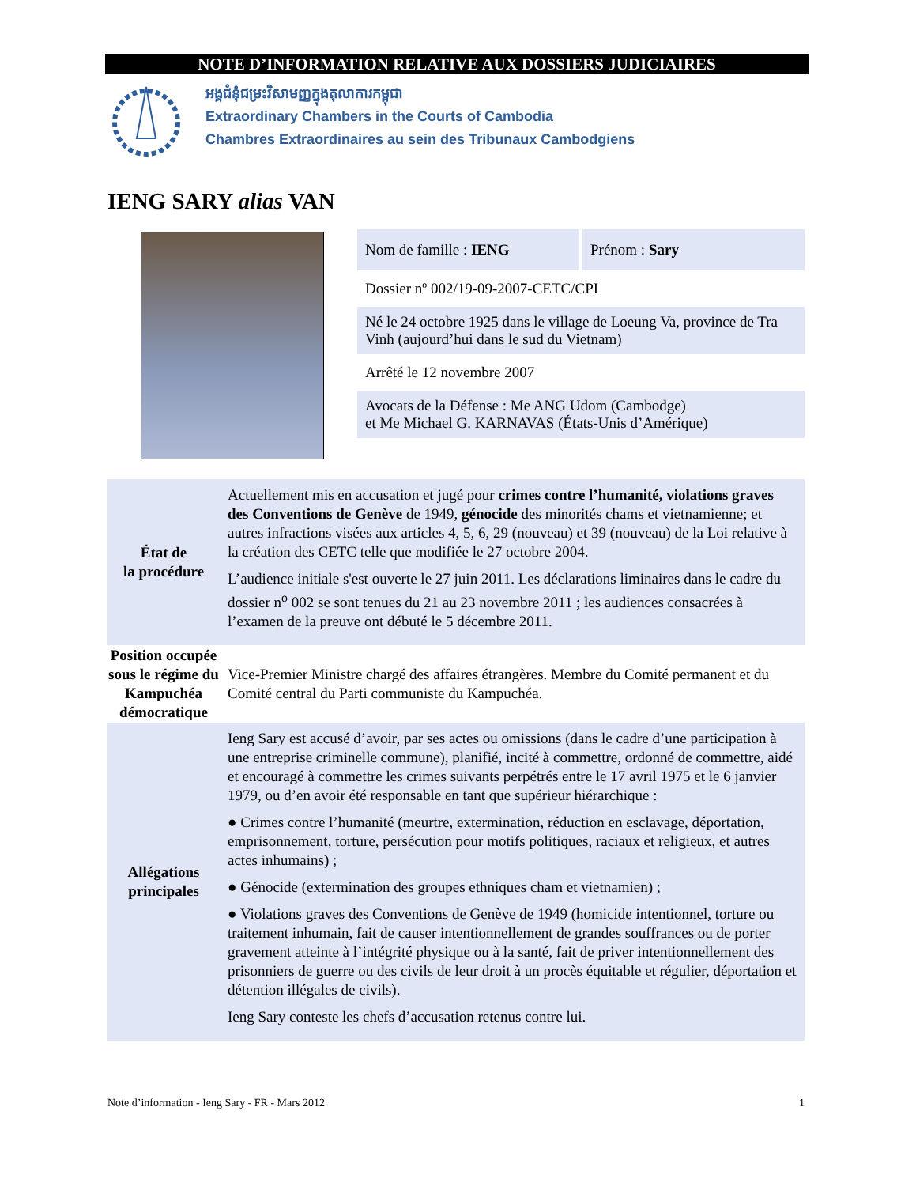NOTE D’INFORMATION RELATIVE AUX DOSSIERS JUDICIAIRES
អង្គជំនុំជម្រះវិសាមញ្ញក្នុងតុលាការកម្ពុជា
Extraordinary Chambers in the Courts of Cambodia
Chambres Extraordinaires au sein des Tribunaux Cambodgiens
IENG SARY alias VAN
Nom de famille : IENG Prénom : Sary
Dossier nº 002/19-09-2007-CETC/CPI
Né le 24 octobre 1925 dans le village de Loeung Va, province de Tra Vinh (aujourd’hui dans le sud du Vietnam)
Arrêté le 12 novembre 2007
Avocats de la Défense : Me ANG Udom (Cambodge)
et Me Michael G. KARNAVAS (États-Unis d’Amérique)
| État de la procédure | Actuellement mis en accusation et jugé pour crimes contre l’humanité, violations graves des Conventions de Genève de 1949, génocide des minorités chams et vietnamienne; et autres infractions visées aux articles 4, 5, 6, 29 (nouveau) et 39 (nouveau) de la Loi relative à la création des CETC telle que modifiée le 27 octobre 2004. L’audience initiale s'est ouverte le 27 juin 2011. Les déclarations liminaires dans le cadre du dossier n<sup>o</sup> 002 se sont tenues du 21 au 23 novembre 2011 ; les audiences consacrées à l’examen de la preuve ont débuté le 5 décembre 2011. |
| Position occupée sous le régime du Kampuchéa démocratique | Vice-Premier Ministre chargé des affaires étrangères. Membre du Comité permanent et du Comité central du Parti communiste du Kampuchéa. |
| Allégations principales | Ieng Sary est accusé d’avoir, par ses actes ou omissions (dans le cadre d’une participation à une entreprise criminelle commune), planifié, incité à commettre, ordonné de commettre, aidé et encouragé à commettre les crimes suivants perpétrés entre le 17 avril 1975 et le 6 janvier 1979, ou d’en avoir été responsable en tant que supérieur hiérarchique : ● Crimes contre l’humanité (meurtre, extermination, réduction en esclavage, déportation, emprisonnement, torture, persécution pour motifs politiques, raciaux et religieux, et autres actes inhumains) ; ● Génocide (extermination des groupes ethniques cham et vietnamien) ; ● Violations graves des Conventions de Genève de 1949 (homicide intentionnel, torture ou traitement inhumain, fait de causer intentionnellement de grandes souffrances ou de porter gravement atteinte à l’intégrité physique ou à la santé, fait de priver intentionnellement des prisonniers de guerre ou des civils de leur droit à un procès équitable et régulier, déportation et détention illégales de civils). Ieng Sary conteste les chefs d’accusation retenus contre lui. |
Note d’information - Ieng Sary - FR - Mars 2012 1